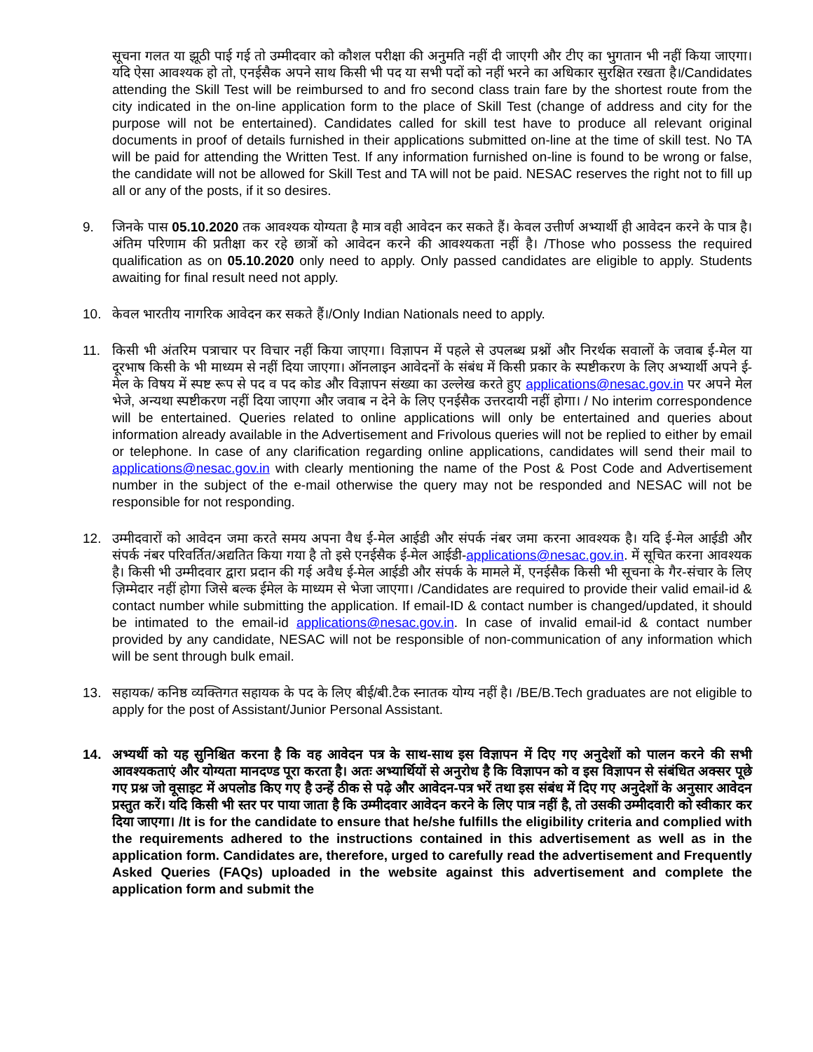सूचना गलत या झूठी पाई गई तो उम्मीदवार को कौशल परीक्षा की अनुमति नहीं दी जाएगी और टीए का भुगतान भी नहीं किया जाएगा। यदि ऐसा आवश्यक हो तो, एनईसैक अपने साथ किसी भी पद या सभी पदों को नहीं भरने का अधिकार सुरक्षित रखता है।/Candidates attending the Skill Test will be reimbursed to and fro second class train fare by the shortest route from the city indicated in the on-line application form to the place of Skill Test (change of address and city for the purpose will not be entertained). Candidates called for skill test have to produce all relevant original documents in proof of details furnished in their applications submitted on-line at the time of skill test. No TA will be paid for attending the Written Test. If any information furnished on-line is found to be wrong or false, the candidate will not be allowed for Skill Test and TA will not be paid. NESAC reserves the right not to fill up all or any of the posts, if it so desires.
9. जिनके पास 05.10.2020 तक आवश्यक योग्यता है मात्र वही आवेदन कर सकते हैं। केवल उत्तीर्ण अभ्यार्थी ही आवेदन करने के पात्र है। अंतिम परिणाम की प्रतीक्षा कर रहे छात्रों को आवेदन करने की आवश्यकता नहीं है। /Those who possess the required qualification as on 05.10.2020 only need to apply. Only passed candidates are eligible to apply. Students awaiting for final result need not apply.
10. केवल भारतीय नागरिक आवेदन कर सकते हैं।/Only Indian Nationals need to apply.
11. किसी भी अंतरिम पत्राचार पर विचार नहीं किया जाएगा। विज्ञापन में पहले से उपलब्ध प्रश्नों और निरर्थक सवालों के जवाब ई-मेल या दूरभाष किसी के भी माध्यम से नहीं दिया जाएगा। ऑनलाइन आवेदनों के संबंध में किसी प्रकार के स्पष्टीकरण के लिए अभ्यार्थी अपने ई-मेल के विषय में स्पष्ट रूप से पद व पद कोड और विज्ञापन संख्या का उल्लेख करते हुए applications@nesac.gov.in पर अपने मेल भेजे, अन्यथा स्पष्टीकरण नहीं दिया जाएगा और जवाब न देने के लिए एनईसैक उत्तरदायी नहीं होगा। / No interim correspondence will be entertained. Queries related to online applications will only be entertained and queries about information already available in the Advertisement and Frivolous queries will not be replied to either by email or telephone. In case of any clarification regarding online applications, candidates will send their mail to applications@nesac.gov.in with clearly mentioning the name of the Post & Post Code and Advertisement number in the subject of the e-mail otherwise the query may not be responded and NESAC will not be responsible for not responding.
12. उम्मीदवारों को आवेदन जमा करते समय अपना वैध ई-मेल आईडी और संपर्क नंबर जमा करना आवश्यक है। यदि ई-मेल आईडी और संपर्क नंबर परिवर्तित/अद्यतित किया गया है तो इसे एनईसैक ई-मेल आईडी-applications@nesac.gov.in. में सूचित करना आवश्यक है। किसी भी उम्मीदवार द्वारा प्रदान की गई अवैध ई-मेल आईडी और संपर्क के मामले में, एनईसैक किसी भी सूचना के गैर-संचार के लिए ज़िम्मेदार नहीं होगा जिसे बल्क ईमेल के माध्यम से भेजा जाएगा। /Candidates are required to provide their valid email-id & contact number while submitting the application. If email-ID & contact number is changed/updated, it should be intimated to the email-id applications@nesac.gov.in. In case of invalid email-id & contact number provided by any candidate, NESAC will not be responsible of non-communication of any information which will be sent through bulk email.
13. सहायक/ कनिष्ठ व्यक्तिगत सहायक के पद के लिए बीई/बी.टैक स्नातक योग्य नहीं है। /BE/B.Tech graduates are not eligible to apply for the post of Assistant/Junior Personal Assistant.
14. अभ्यर्थी को यह सुनिश्चित करना है कि वह आवेदन पत्र के साथ-साथ इस विज्ञापन में दिए गए अनुदेशों को पालन करने की सभी आवश्यकताएं और योग्यता मानदण्ड पूरा करता है। अतः अभ्यार्थियों से अनुरोध है कि विज्ञापन को व इस विज्ञापन से संबंधित अक्सर पूछे गए प्रश्न जो वूसाइट में अपलोड किए गए है उन्हें ठीक से पढ़े और आवेदन-पत्र भरें तथा इस संबंध में दिए गए अनुदेशों के अनुसार आवेदन प्रस्तुत करें। यदि किसी भी स्तर पर पाया जाता है कि उम्मीदवार आवेदन करने के लिए पात्र नहीं है, तो उसकी उम्मीदवारी को स्वीकार कर दिया जाएगा। /It is for the candidate to ensure that he/she fulfills the eligibility criteria and complied with the requirements adhered to the instructions contained in this advertisement as well as in the application form. Candidates are, therefore, urged to carefully read the advertisement and Frequently Asked Queries (FAQs) uploaded in the website against this advertisement and complete the application form and submit the